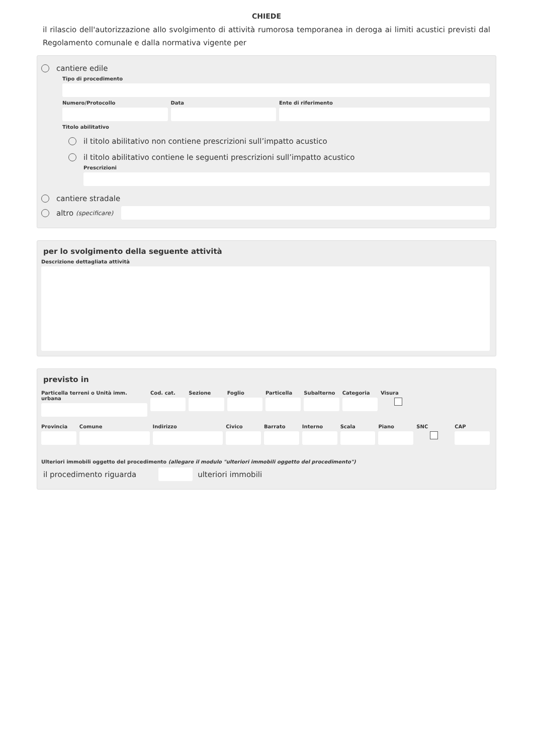CHIEDE
il rilascio dell'autorizzazione allo svolgimento di attività rumorosa temporanea in deroga ai limiti acustici previsti dal Regolamento comunale e dalla normativa vigente per
cantiere edile
Tipo di procedimento
Numero/Protocollo Data Ente di riferimento
Titolo abilitativo
il titolo abilitativo non contiene prescrizioni sull’impatto acustico
il titolo abilitativo contiene le seguenti prescrizioni sull’impatto acustico
Prescrizioni
cantiere stradale
altro (specificare)
per lo svolgimento della seguente attività
Descrizione dettagliata attività
previsto in
Particella terreni o Unità imm. urbana
Cod. cat. Sezione Foglio Particella Subalterno Categoria Visura
Provincia Comune Indirizzo Civico Barrato Interno Scala Piano SNC CAP
Ulteriori immobili oggetto del procedimento (allegare il modulo "ulteriori immobili oggetto del procedimento")
il procedimento riguarda
ulteriori immobili